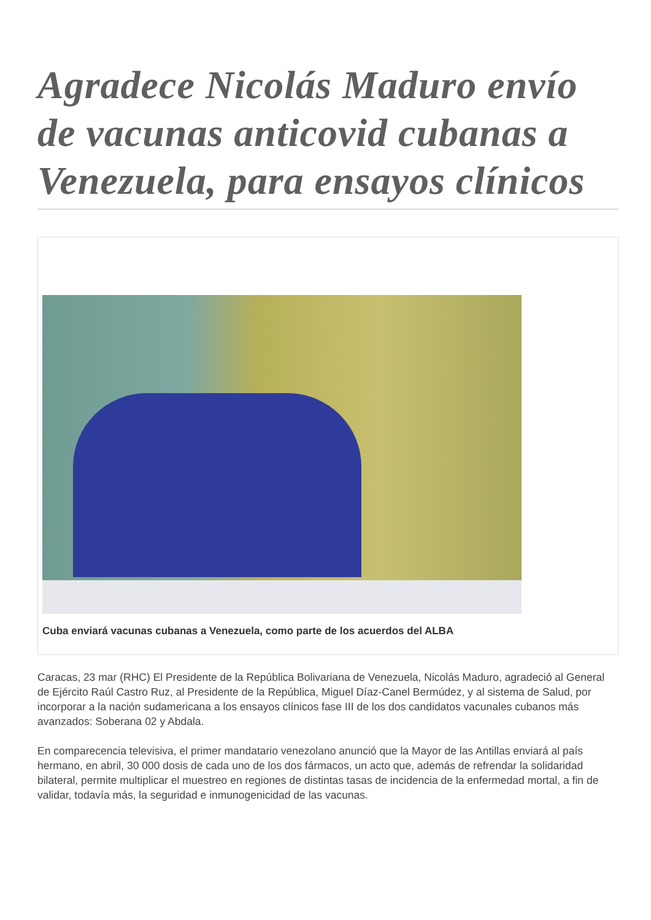Agradece Nicolás Maduro envío de vacunas anticovid cubanas a Venezuela, para ensayos clínicos
Cuba enviará vacunas cubanas a Venezuela, como parte de los acuerdos del ALBA
Caracas, 23 mar (RHC) El Presidente de la República Bolivariana de Venezuela, Nicolás Maduro, agradeció al General de Ejército Raúl Castro Ruz, al Presidente de la República, Miguel Díaz-Canel Bermúdez, y al sistema de Salud, por incorporar a la nación sudamericana a los ensayos clínicos fase III de los dos candidatos vacunales cubanos más avanzados: Soberana 02 y Abdala.
En comparecencia televisiva, el primer mandatario venezolano anunció que la Mayor de las Antillas enviará al país hermano, en abril, 30 000 dosis de cada uno de los dos fármacos, un acto que, además de refrendar la solidaridad bilateral, permite multiplicar el muestreo en regiones de distintas tasas de incidencia de la enfermedad mortal, a fin de validar, todavía más, la seguridad e inmunogenicidad de las vacunas.